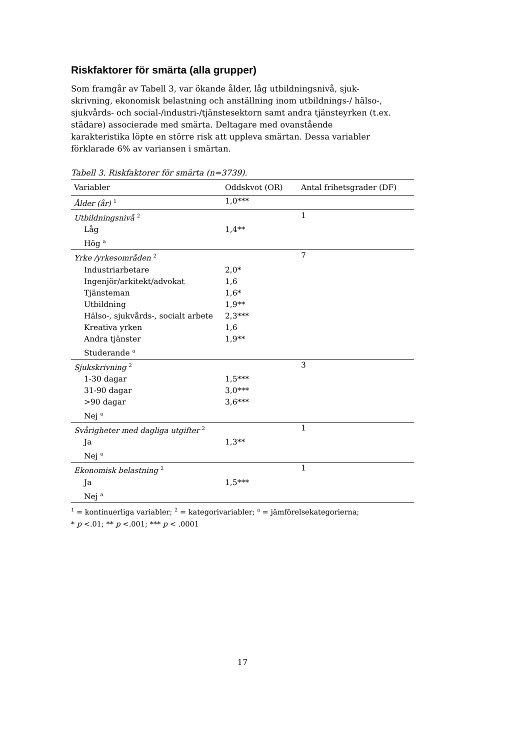Riskfaktorer för smärta (alla grupper)
Som framgår av Tabell 3, var ökande ålder, låg utbildningsnivå, sjuk-skrivning, ekonomisk belastning och anställning inom utbildnings-/ hälso-, sjukvårds- och social-/industri-/tjänstesektorn samt andra tjänsteyrken (t.ex. städare) associerade med smärta. Deltagare med ovanstående karakteristika löpte en större risk att uppleva smärtan. Dessa variabler förklarade 6% av variansen i smärtan.
Tabell 3. Riskfaktorer för smärta (n=3739).
| Variabler | Oddskvot (OR) | Antal frihetsgrader (DF) |
| --- | --- | --- |
| Ålder (år) <sup>1</sup> | 1,0*** | |
| Utbildningsnivå <sup>2</sup> | | 1 |
| Låg | 1,4** | |
| Hög <sup>a</sup> | | |
| Yrke /yrkesområden <sup>2</sup> | | 7 |
| Industriarbetare | 2,0* | |
| Ingenjör/arkitekt/advokat | 1,6 | |
| Tjänsteman | 1,6* | |
| Utbildning | 1,9** | |
| Hälso-, sjukvårds-, socialt arbete | 2,3*** | |
| Kreativa yrken | 1,6 | |
| Andra tjänster | 1,9** | |
| Studerande <sup>a</sup> | | |
| Sjukskrivning <sup>2</sup> | | 3 |
| 1-30 dagar | 1,5*** | |
| 31-90 dagar | 3,0*** | |
| >90 dagar | 3,6*** | |
| Nej <sup>a</sup> | | |
| Svårigheter med dagliga utgifter <sup>2</sup> | | 1 |
| Ja | 1,3** | |
| Nej <sup>a</sup> | | |
| Ekonomisk belastning <sup>2</sup> | | 1 |
| Ja | 1,5*** | |
| Nej <sup>a</sup> | | |
<sup>1</sup> = kontinuerliga variabler; <sup>2</sup> = kategorivariabler; <sup>a</sup> = jämförelsekategorierna;
* p <.01; ** p <.001; *** p < .0001
17